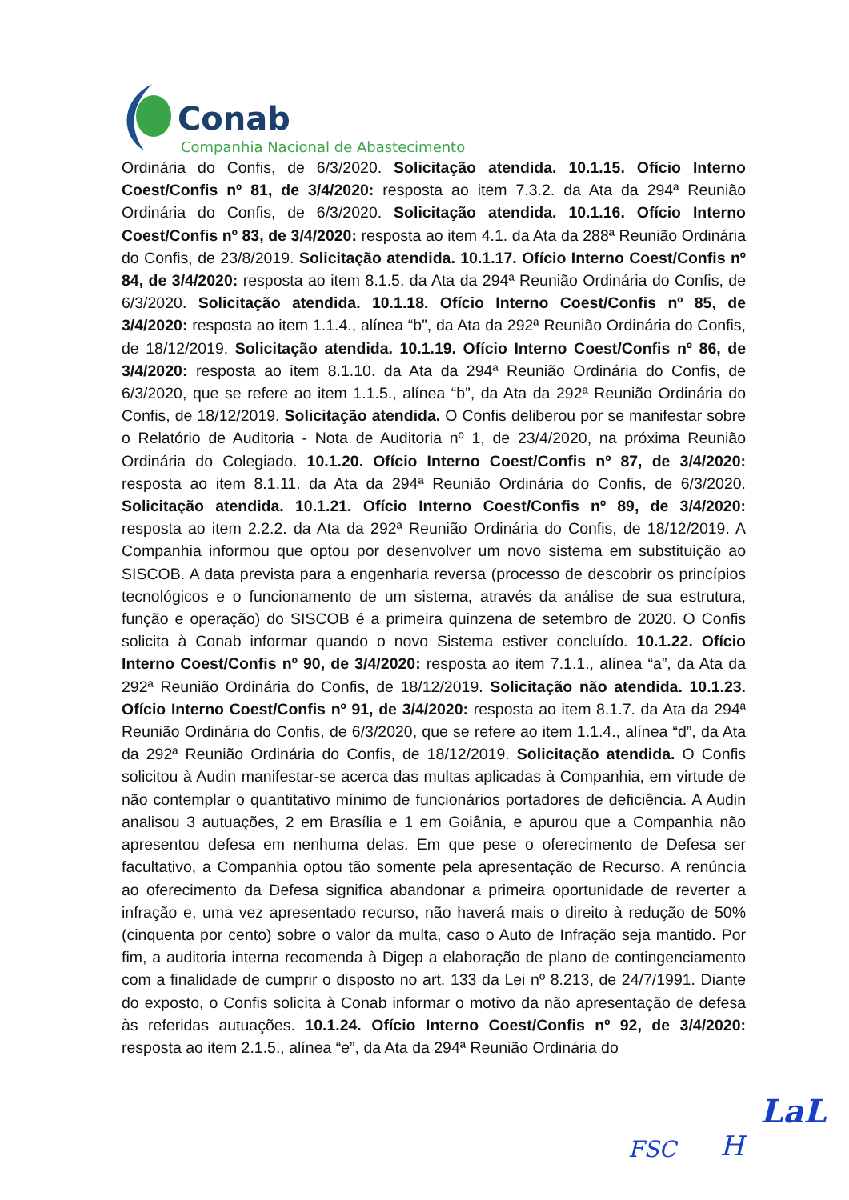Conab
Companhia Nacional de Abastecimento
Ordinária do Confis, de 6/3/2020. Solicitação atendida. 10.1.15. Ofício Interno Coest/Confis nº 81, de 3/4/2020: resposta ao item 7.3.2. da Ata da 294ª Reunião Ordinária do Confis, de 6/3/2020. Solicitação atendida. 10.1.16. Ofício Interno Coest/Confis nº 83, de 3/4/2020: resposta ao item 4.1. da Ata da 288ª Reunião Ordinária do Confis, de 23/8/2019. Solicitação atendida. 10.1.17. Ofício Interno Coest/Confis nº 84, de 3/4/2020: resposta ao item 8.1.5. da Ata da 294ª Reunião Ordinária do Confis, de 6/3/2020. Solicitação atendida. 10.1.18. Ofício Interno Coest/Confis nº 85, de 3/4/2020: resposta ao item 1.1.4., alínea “b”, da Ata da 292ª Reunião Ordinária do Confis, de 18/12/2019. Solicitação atendida. 10.1.19. Ofício Interno Coest/Confis nº 86, de 3/4/2020: resposta ao item 8.1.10. da Ata da 294ª Reunião Ordinária do Confis, de 6/3/2020, que se refere ao item 1.1.5., alínea “b”, da Ata da 292ª Reunião Ordinária do Confis, de 18/12/2019. Solicitação atendida. O Confis deliberou por se manifestar sobre o Relatório de Auditoria - Nota de Auditoria nº 1, de 23/4/2020, na próxima Reunião Ordinária do Colegiado. 10.1.20. Ofício Interno Coest/Confis nº 87, de 3/4/2020: resposta ao item 8.1.11. da Ata da 294ª Reunião Ordinária do Confis, de 6/3/2020. Solicitação atendida. 10.1.21. Ofício Interno Coest/Confis nº 89, de 3/4/2020: resposta ao item 2.2.2. da Ata da 292ª Reunião Ordinária do Confis, de 18/12/2019. A Companhia informou que optou por desenvolver um novo sistema em substituição ao SISCOB. A data prevista para a engenharia reversa (processo de descobrir os princípios tecnológicos e o funcionamento de um sistema, através da análise de sua estrutura, função e operação) do SISCOB é a primeira quinzena de setembro de 2020. O Confis solicita à Conab informar quando o novo Sistema estiver concluído. 10.1.22. Ofício Interno Coest/Confis nº 90, de 3/4/2020: resposta ao item 7.1.1., alínea “a”, da Ata da 292ª Reunião Ordinária do Confis, de 18/12/2019. Solicitação não atendida. 10.1.23. Ofício Interno Coest/Confis nº 91, de 3/4/2020: resposta ao item 8.1.7. da Ata da 294ª Reunião Ordinária do Confis, de 6/3/2020, que se refere ao item 1.1.4., alínea “d”, da Ata da 292ª Reunião Ordinária do Confis, de 18/12/2019. Solicitação atendida. O Confis solicitou à Audin manifestar-se acerca das multas aplicadas à Companhia, em virtude de não contemplar o quantitativo mínimo de funcionários portadores de deficiência. A Audin analisou 3 autuações, 2 em Brasília e 1 em Goiânia, e apurou que a Companhia não apresentou defesa em nenhuma delas. Em que pese o oferecimento de Defesa ser facultativo, a Companhia optou tão somente pela apresentação de Recurso. A renúncia ao oferecimento da Defesa significa abandonar a primeira oportunidade de reverter a infração e, uma vez apresentado recurso, não haverá mais o direito à redução de 50% (cinquenta por cento) sobre o valor da multa, caso o Auto de Infração seja mantido. Por fim, a auditoria interna recomenda à Digep a elaboração de plano de contingenciamento com a finalidade de cumprir o disposto no art. 133 da Lei nº 8.213, de 24/7/1991. Diante do exposto, o Confis solicita à Conab informar o motivo da não apresentação de defesa às referidas autuações. 10.1.24. Ofício Interno Coest/Confis nº 92, de 3/4/2020: resposta ao item 2.1.5., alínea “e”, da Ata da 294ª Reunião Ordinária do
LaL
FSC H